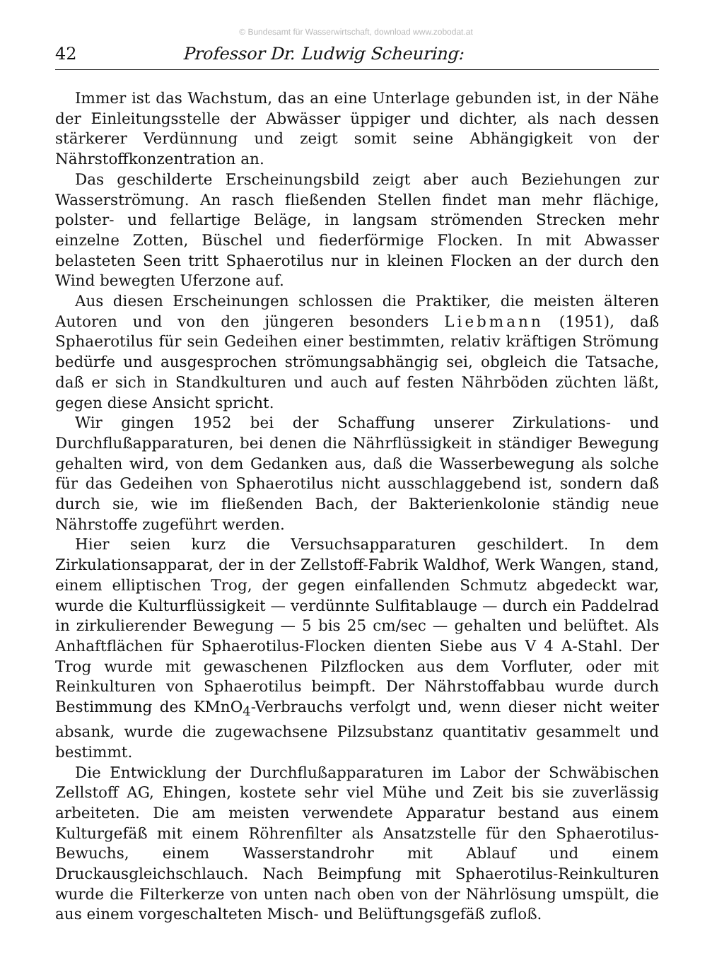© Bundesamt für Wasserwirtschaft, download www.zobodat.at
42 Professor Dr. Ludwig Scheuring:
Immer ist das Wachstum, das an eine Unterlage gebunden ist, in der Nähe der Einleitungsstelle der Abwässer üppiger und dichter, als nach dessen stärkerer Verdünnung und zeigt somit seine Abhängigkeit von der Nährstoffkonzentration an.
Das geschilderte Erscheinungsbild zeigt aber auch Beziehungen zur Wasserströmung. An rasch fließenden Stellen findet man mehr flächige, polster- und fellartige Beläge, in langsam strömenden Strecken mehr einzelne Zotten, Büschel und fiederförmige Flocken. In mit Abwasser belasteten Seen tritt Sphaerotilus nur in kleinen Flocken an der durch den Wind bewegten Uferzone auf.
Aus diesen Erscheinungen schlossen die Praktiker, die meisten älteren Autoren und von den jüngeren besonders Liebmann (1951), daß Sphaerotilus für sein Gedeihen einer bestimmten, relativ kräftigen Strömung bedürfe und ausgesprochen strömungsabhängig sei, obgleich die Tatsache, daß er sich in Standkulturen und auch auf festen Nährböden züchten läßt, gegen diese Ansicht spricht.
Wir gingen 1952 bei der Schaffung unserer Zirkulations- und Durchflußapparaturen, bei denen die Nährflüssigkeit in ständiger Bewegung gehalten wird, von dem Gedanken aus, daß die Wasserbewegung als solche für das Gedeihen von Sphaerotilus nicht ausschlaggebend ist, sondern daß durch sie, wie im fließenden Bach, der Bakterienkolonie ständig neue Nährstoffe zugeführt werden.
Hier seien kurz die Versuchsapparaturen geschildert. In dem Zirkulationsapparat, der in der Zellstoff-Fabrik Waldhof, Werk Wangen, stand, einem elliptischen Trog, der gegen einfallenden Schmutz abgedeckt war, wurde die Kulturflüssigkeit — verdünnte Sulfitablauge — durch ein Paddelrad in zirkulierender Bewegung — 5 bis 25 cm/sec — gehalten und belüftet. Als Anhaftflächen für Sphaerotilus-Flocken dienten Siebe aus V 4 A-Stahl. Der Trog wurde mit gewaschenen Pilzflocken aus dem Vorfluter, oder mit Reinkulturen von Sphaerotilus beimpft. Der Nährstoffabbau wurde durch Bestimmung des KMnO<sub>4</sub>-Verbrauchs verfolgt und, wenn dieser nicht weiter absank, wurde die zugewachsene Pilzsubstanz quantitativ gesammelt und bestimmt.
Die Entwicklung der Durchflußapparaturen im Labor der Schwäbischen Zellstoff AG, Ehingen, kostete sehr viel Mühe und Zeit bis sie zuverlässig arbeiteten. Die am meisten verwendete Apparatur bestand aus einem Kulturgefäß mit einem Röhrenfilter als Ansatzstelle für den Sphaerotilus-Bewuchs, einem Wasserstandrohr mit Ablauf und einem Druckausgleichschlauch. Nach Beimpfung mit Sphaerotilus-Reinkulturen wurde die Filterkerze von unten nach oben von der Nährlösung umspült, die aus einem vorgeschalteten Misch- und Belüftungsgefäß zufloß.